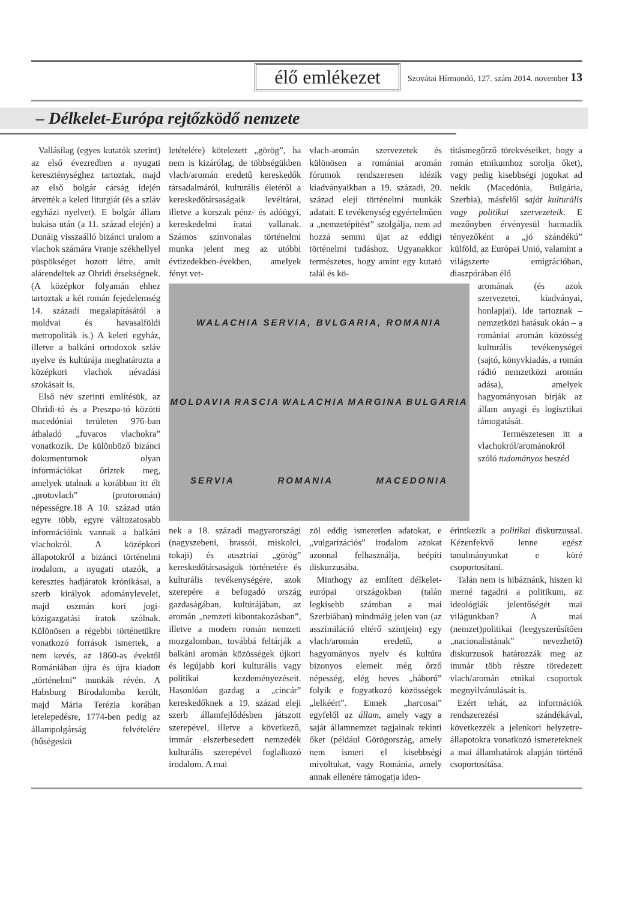élő emlékezet
Szovátai Hírmondó, 127. szám 2014. november 13
– Délkelet-Európa rejtőzködő nemzete
Vallásilag (egyes kutatók szerint) az első évezredben a nyugati kereszténységhez tartoztak, majd az első bolgár cárság idején átvették a keleti liturgiát (és a szláv egyházi nyelvet). E bolgár állam bukása után (a 11. század elején) a Dunáig visszaálló bizánci uralom a vlachok számára Vranje székhellyel püspökséget hozott létre, amit alárendeltek az Ohridi érsekségnek. (A középkor folyamán ehhez tartoztak a két román fejedelemség 14. századi megalapításától a moldvai és havasalföldi metropoliták is.) A keleti egyház, illetve a balkáni ortodoxok szláv nyelve és kultúrája meghatározta a középkori vlachok névadási szokásait is.
Első név szerinti említésük, az Ohridi-tó és a Preszpa-tó közötti macedóniai területen 976-ban áthaladó „fuvaros vlachokra” vonatkozik. De különböző bizánci dokumentumok olyan információkat őriztek meg, amelyek utalnak a korábban itt élt „protovlach” (protoromán) népességre.18 A 10. század után egyre több, egyre változatosabb információink vannak a balkáni vlachokról. A középkori állapotokról a bizánci történelmi irodalom, a nyugati utazók, a keresztes hadjáratok krónikásai, a szerb királyok adománylevelei, majd oszmán kori jogi-közigazgatási iratok szólnak. Különösen a régebbi történetükre vonatkozó források ismertek, a nem kevés, az 1860-as évektől Romániában újra és újra kiadott „történelmi” munkák révén. A Habsburg Birodalomba került, majd Mária Terézia korában letelepedésre, 1774-ben pedig az állampolgárság felvételére (hűségeskü
letételére) kötelezett „görög”, ha nem is kizárólag, de többségükben vlach/aromán eredetű kereskedők társadalmáról, kulturális életéről a kereskedőtársaságaik levéltárai, illetve a korszak pénz- és adóügyi, kereskedelmi iratai vallanak. Számos színvonalas történelmi munka jelent meg az utóbbi évtizedekben-években, amelyek fényt vet-
vlach-aromán szervezetek és különösen a romániai aromán fórumok rendszeresen idézik kiadványaikban a 19. századi, 20. század eleji történelmi munkák adatait. E tevékenység egyértelműen a „nemzetépítést” szolgálja, nem ad hozzá semmi újat az eddigi történelmi tudáshoz. Ugyanakkor természetes, hogy amint egy kutató talál és kö-
titásmegőrző törekvéseiket, hogy a román etnikumhoz sorolja őket), vagy pedig kisebbségi jogokat ad nekik (Macedónia, Bulgária, Szerbia), másfelől saját kulturális vagy politikai szervezeteik. E mezőnyben érvényesül harmadik tényezőként a „jó szándékú” külföld, az Európai Unió, valamint a világszerte emigrációban, diaszpórában élő
WALACHIA SERVIA, BVLGARIA, ROMANIA MOLDAVIA RASCIA WALACHIA MARGINA BULGARIA SERVIA ROMANIA MACEDONIA
aromának (és azok szervezetei, kiadványai, honlapjai). Ide tartoznak – nemzetközi hatásuk okán – a romániai aromán közösség kulturális tevékenységei (sajtó, könyvkiadás, a román rádió nemzetközi aromán adása), amelyek hagyományosan bírják az állam anyagi és logisztikai támogatását.
Természetesen itt a vlachokról/arománokról szóló tudományos beszéd
nek a 18. századi magyarországi (nagyszebeni, brassói, miskolci, tokaji) és ausztriai „görög” kereskedőtársaságok történetére és kulturális tevékenységére, azok szerepére a befogadó ország gazdaságában, kultúrájában, az aromán „nemzeti kibontakozásban”, illetve a modern román nemzeti mozgalomban, továbbá feltárják a balkáni aromán közösségek újkori és legújabb kori kulturális vagy politikai kezdeményezéseit. Hasonlóan gazdag a „cincár” kereskedőknek a 19. század eleji szerb államfejlődésben játszott szerepével, illetve a következő, immár elszerbesedett nemzedék kulturális szerepével foglalkozó irodalom. A mai
zöl eddig ismeretlen adatokat, e „vulgarizációs” irodalom azokat azonnal felhasználja, beépíti diskurzusába.
Minthogy az említett délkelet-európai országokban (talán legkisebb számban a mai Szerbiában) mindmáig jelen van (az asszimiláció eltérő szintjein) egy vlach/aromán eredetű, a hagyományos nyelv és kultúra bizonyos elemeit még őrző népesség, elég heves „háború” folyik e fogyatkozó közösségek „lelkéért”. Ennek „harcosai” egyfelől az állam, amely vagy a saját államnemzet tagjainak tekinti őket (például Görögország, amely nem ismeri el kisebbségi mivoltukat, vagy Románia, amely annak ellenére támogatja iden-
érintkezik a politikai diskurzussal. Kézenfekvő lenne egész tanulmányunkat e köré csoportosítani.
Talán nem is hibáznánk, hiszen ki merné tagadni a politikum, az ideológiák jelentőségét mai világunkban? A mai (nemzet)politikai (leegyszerűsítően „nacionalistának” nevezhető) diskurzusok határozzák meg az immár több részre töredezett vlach/aromán etnikai csoportok megnyilvánulásait is.
Ezért tehát, az információk rendszerezési szándékával, következzék a jelenkori helyzetre-állapotokra vonatkozó ismereteknek a mai államhatárok alapján történő csoportosítása.